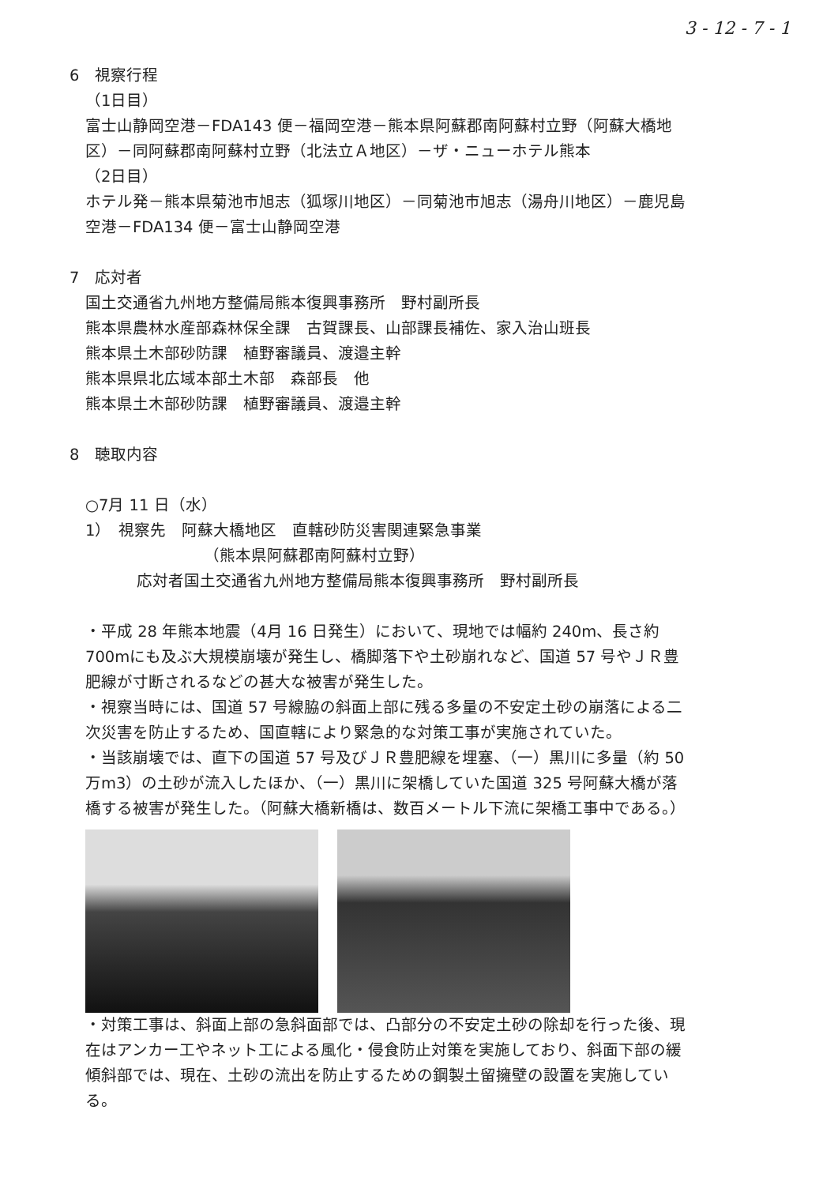3 - 12 - 7 - 1
6　視察行程
（1日目）
富士山静岡空港－FDA143 便－福岡空港－熊本県阿蘇郡南阿蘇村立野（阿蘇大橋地区）－同阿蘇郡南阿蘇村立野（北法立Ａ地区）－ザ・ニューホテル熊本
（2日目）
ホテル発－熊本県菊池市旭志（狐塚川地区）－同菊池市旭志（湯舟川地区）－鹿児島空港－FDA134 便－富士山静岡空港
7　応対者
国土交通省九州地方整備局熊本復興事務所　野村副所長
熊本県農林水産部森林保全課　古賀課長、山部課長補佐、家入治山班長
熊本県土木部砂防課　植野審議員、渡邉主幹
熊本県県北広域本部土木部　森部長　他
熊本県土木部砂防課　植野審議員、渡邉主幹
8　聴取内容
○7月 11 日（水）
1）　視察先　阿蘇大橋地区　直轄砂防災害関連緊急事業
（熊本県阿蘇郡南阿蘇村立野）
応対者国土交通省九州地方整備局熊本復興事務所　野村副所長
・平成 28 年熊本地震（4月 16 日発生）において、現地では幅約 240m、長さ約 700mにも及ぶ大規模崩壊が発生し、橋脚落下や土砂崩れなど、国道 57 号やＪＲ豊肥線が寸断されるなどの甚大な被害が発生した。
・視察当時には、国道 57 号線脇の斜面上部に残る多量の不安定土砂の崩落による二次災害を防止するため、国直轄により緊急的な対策工事が実施されていた。
・当該崩壊では、直下の国道 57 号及びＪＲ豊肥線を埋塞、（一）黒川に多量（約 50 万m3）の土砂が流入したほか、（一）黒川に架橋していた国道 325 号阿蘇大橋が落橋する被害が発生した。（阿蘇大橋新橋は、数百メートル下流に架橋工事中である。）
・対策工事は、斜面上部の急斜面部では、凸部分の不安定土砂の除却を行った後、現在はアンカー工やネット工による風化・侵食防止対策を実施しており、斜面下部の緩傾斜部では、現在、土砂の流出を防止するための鋼製土留擁壁の設置を実施している。